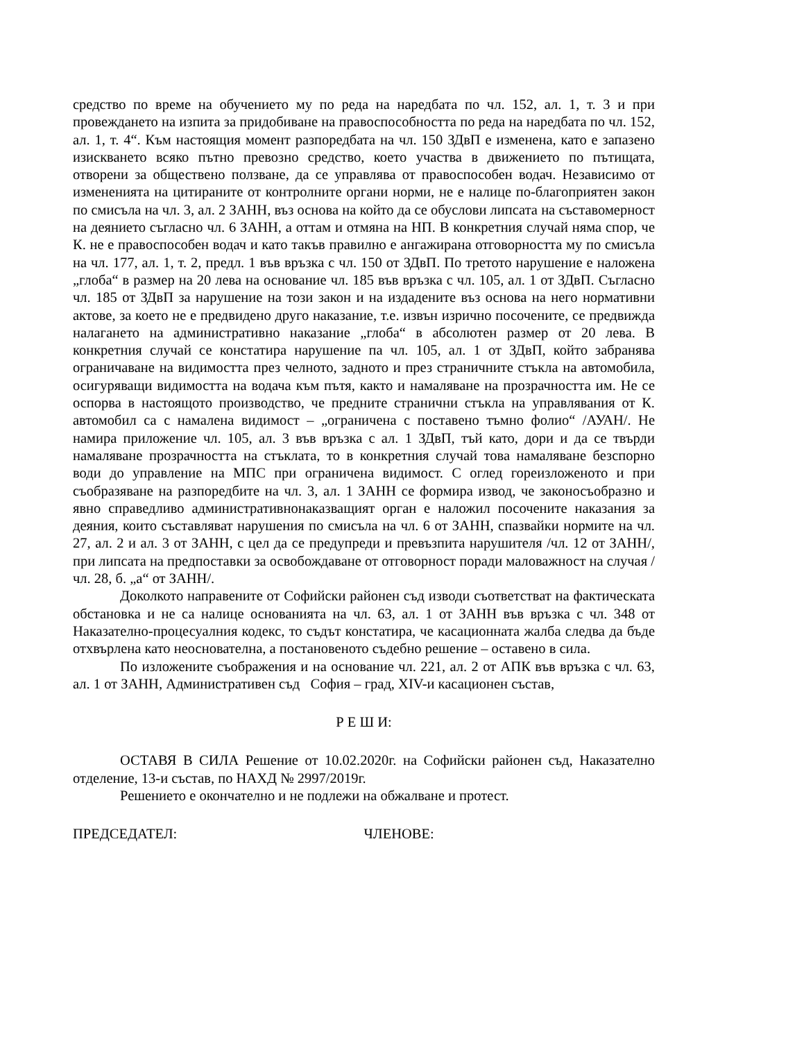средство по време на обучението му по реда на наредбата по чл. 152, ал. 1, т. 3 и при провеждането на изпита за придобиване на правоспособността по реда на наредбата по чл. 152, ал. 1, т. 4“. Към настоящия момент разпоредбата на чл. 150 ЗДвП е изменена, като е запазено изискването всяко пътно превозно средство, което участва в движението по пътищата, отворени за обществено ползване, да се управлява от правоспособен водач. Независимо от измененията на цитираните от контролните органи норми, не е налице по-благоприятен закон по смисъла на чл. 3, ал. 2 ЗАНН, въз основа на който да се обуслови липсата на съставомерност на деянието съгласно чл. 6 ЗАНН, а оттам и отмяна на НП. В конкретния случай няма спор, че К. не е правоспособен водач и като такъв правилно е ангажирана отговорността му по смисъла на чл. 177, ал. 1, т. 2, предл. 1 във връзка с чл. 150 от ЗДвП. По третото нарушение е наложена „глоба“ в размер на 20 лева на основание чл. 185 във връзка с чл. 105, ал. 1 от ЗДвП. Съгласно чл. 185 от ЗДвП за нарушение на този закон и на издадените въз основа на него нормативни актове, за което не е предвидено друго наказание, т.е. извън изрично посочените, се предвижда налагането на административно наказание „глоба“ в абсолютен размер от 20 лева. В конкретния случай се констатира нарушение па чл. 105, ал. 1 от ЗДвП, който забранява ограничаване на видимостта през челното, задното и през страничните стъкла на автомобила, осигуряващи видимостта на водача към пътя, както и намаляване на прозрачността им. Не се оспорва в настоящото производство, че предните странични стъкла на управлявания от К. автомобил са с намалена видимост – „ограничена с поставено тъмно фолио“ /АУАН/. Не намира приложение чл. 105, ал. 3 във връзка с ал. 1 ЗДвП, тъй като, дори и да се твърди намаляване прозрачността на стъклата, то в конкретния случай това намаляване безспорно води до управление на МПС при ограничена видимост. С оглед гореизложеното и при съобразяване на разпоредбите на чл. 3, ал. 1 ЗАНН се формира извод, че законосъобразно и явно справедливо административнонаказващият орган е наложил посочените наказания за деяния, които съставляват нарушения по смисъла на чл. 6 от ЗАНН, спазвайки нормите на чл. 27, ал. 2 и ал. 3 от ЗАНН, с цел да се предупреди и превъзпита нарушителя /чл. 12 от ЗАНН/, при липсата на предпоставки за освобождаване от отговорност поради маловажност на случая /чл. 28, б. „а“ от ЗАНН/.
Доколкото направените от Софийски районен съд изводи съответстват на фактическата обстановка и не са налице основанията на чл. 63, ал. 1 от ЗАНН във връзка с чл. 348 от Наказателно-процесуалния кодекс, то съдът констатира, че касационната жалба следва да бъде отхвърлена като неоснователна, а постановеното съдебно решение – оставено в сила.
По изложените съображения и на основание чл. 221, ал. 2 от АПК във връзка с чл. 63, ал. 1 от ЗАНН, Административен съд София – град, XIV-и касационен състав,
Р Е Ш И:
ОСТАВЯ В СИЛА Решение от 10.02.2020г. на Софийски районен съд, Наказателно отделение, 13-и състав, по НАХД № 2997/2019г.
Решението е окончателно и не подлежи на обжалване и протест.
ПРЕДСЕДАТЕЛ: ЧЛЕНОВЕ: